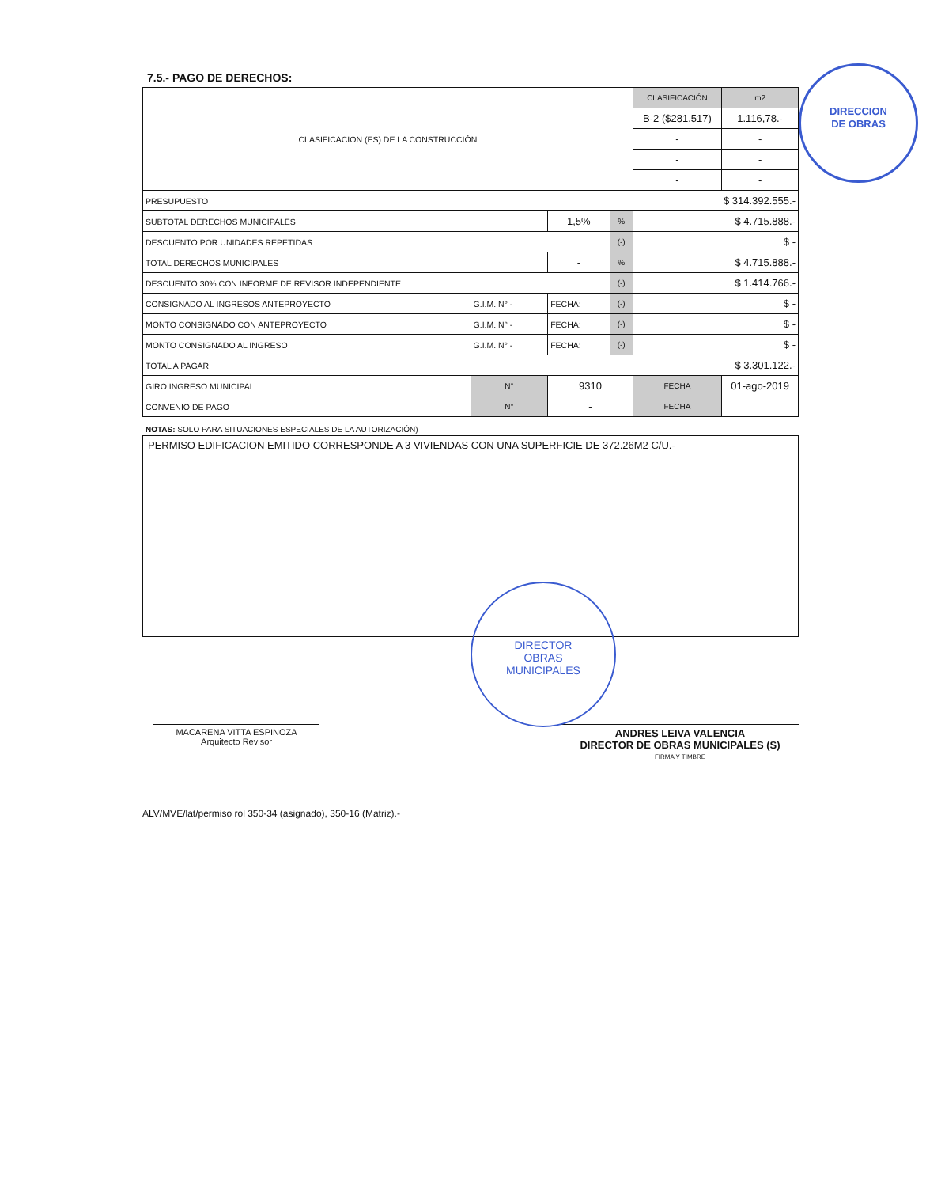7.5.- PAGO DE DERECHOS:
| CLASIFICACION (ES) DE LA CONSTRUCCIÓN | | | | | | CLASIFICACIÓN | m2 |
| | | | | | | B-2 ($281.517) | 1.116,78.- |
| | | | | | | - | - |
| | | | | | | - | - |
| | | | | | | - | - |
| PRESUPUESTO | | | | | | $ 314.392.555.- | |
| SUBTOTAL DERECHOS MUNICIPALES | | | | 1,5% | % | $ 4.715.888.- | |
| DESCUENTO POR UNIDADES REPETIDAS | | | | | (-) | $ - | |
| TOTAL DERECHOS MUNICIPALES | | | | - | % | $ 4.715.888.- | |
| DESCUENTO 30% CON INFORME DE REVISOR INDEPENDIENTE | | | | | (-) | $ 1.414.766.- | |
| CONSIGNADO AL INGRESOS ANTEPROYECTO | G.I.M. N° - | | FECHA: | | (-) | $ - | |
| MONTO CONSIGNADO CON ANTEPROYECTO | G.I.M. N° - | | FECHA: | | (-) | $ - | |
| MONTO CONSIGNADO AL INGRESO | G.I.M. N° - | | FECHA: | | (-) | $ - | |
| TOTAL A PAGAR | | | | | | $ 3.301.122.- | |
| GIRO INGRESO MUNICIPAL | | N° | 9310 | | | FECHA | 01-ago-2019 |
| CONVENIO DE PAGO | | N° | - | | | FECHA | |
NOTAS: SOLO PARA SITUACIONES ESPECIALES DE LA AUTORIZACIÓN)
PERMISO EDIFICACION EMITIDO CORRESPONDE A 3 VIVIENDAS CON UNA SUPERFICIE DE 372.26M2 C/U.-
MACARENA VITTA ESPINOZA
Arquitecto Revisor
ANDRES LEIVA VALENCIA
DIRECTOR DE OBRAS MUNICIPALES (S)
FIRMA Y TIMBRE
ALV/MVE/lat/permiso rol 350-34 (asignado), 350-16 (Matriz).-
DIRECCION
DE OBRAS
DIRECTOR
OBRAS
MUNICIPALES